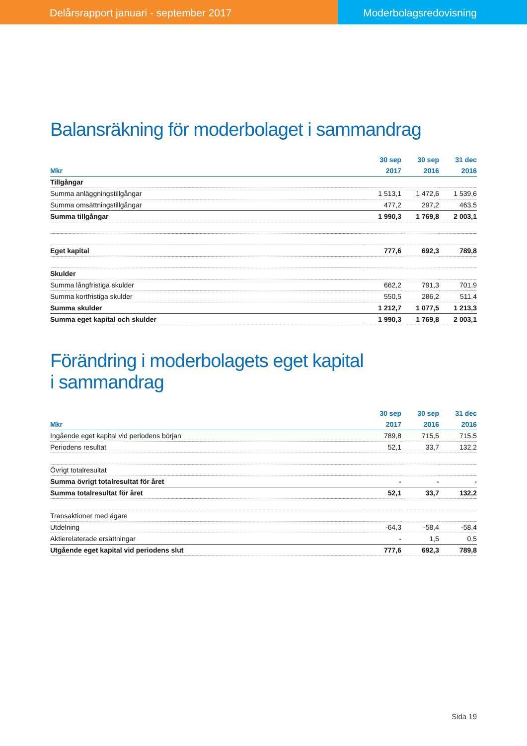Delårsrapport januari - september 2017
Moderbolagsredovisning
Balansräkning för moderbolaget i sammandrag
| | 30 sep | 30 sep | 31 dec |
| --- | --- | --- | --- |
| Mkr | 2017 | 2016 | 2016 |
| Tillgångar | | | |
| Summa anläggningstillgångar | 1 513,1 | 1 472,6 | 1 539,6 |
| Summa omsättningstillgångar | 477,2 | 297,2 | 463,5 |
| Summa tillgångar | 1 990,3 | 1 769,8 | 2 003,1 |
| Eget kapital | 777,6 | 692,3 | 789,8 |
| Skulder | | | |
| Summa långfristiga skulder | 662,2 | 791,3 | 701,9 |
| Summa kortfristiga skulder | 550,5 | 286,2 | 511,4 |
| Summa skulder | 1 212,7 | 1 077,5 | 1 213,3 |
| Summa eget kapital och skulder | 1 990,3 | 1 769,8 | 2 003,1 |
Förändring i moderbolagets eget kapital
i sammandrag
| | 30 sep | 30 sep | 31 dec |
| --- | --- | --- | --- |
| Mkr | 2017 | 2016 | 2016 |
| Ingående eget kapital vid periodens början | 789,8 | 715,5 | 715,5 |
| Periodens resultat | 52,1 | 33,7 | 132,2 |
| Övrigt totalresultat | | | |
| Summa övrigt totalresultat för året | - | - | - |
| Summa totalresultat för året | 52,1 | 33,7 | 132,2 |
| Transaktioner med ägare | | | |
| Utdelning | -64,3 | -58,4 | -58,4 |
| Aktierelaterade ersättningar | - | 1,5 | 0,5 |
| Utgående eget kapital vid periodens slut | 777,6 | 692,3 | 789,8 |
Sida 19